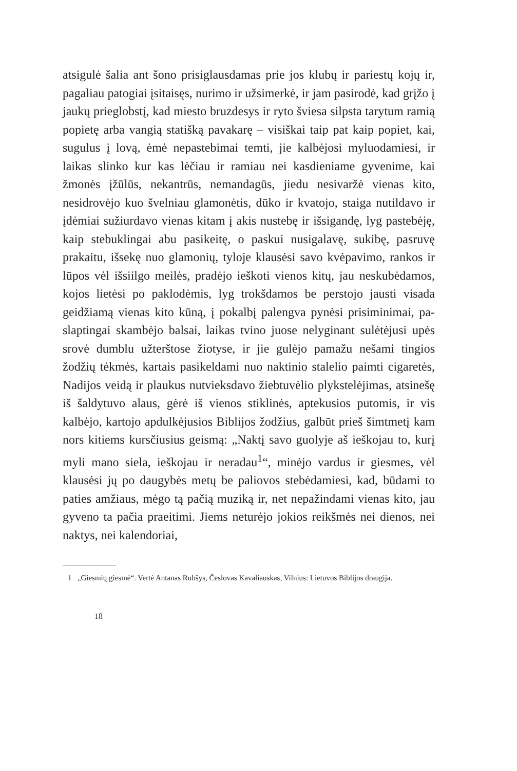atsigulė šalia ant šono prisiglausdamas prie jos klubų ir pariestų kojų ir, pagaliau patogiai įsitaisęs, nurimo ir užsimerkė, ir jam pasirodė, kad grįžo į jaukų prieglobstį, kad miesto bruzdesys ir ryto šviesa silpsta tarytum ramią popietę arba vangią statiš­ką pavakarę – visiškai taip pat kaip popiet, kai, sugulus į lovą, ėmė nepastebimai temti, jie kalbėjosi myluodamiesi, ir laikas slinko kur kas lėčiau ir ramiau nei kasdieniame gyvenime, kai žmonės įžūlūs, nekantrūs, nemandagūs, jiedu nesivaržė vienas kito, nesidrovėjo kuo švelniau glamonėtis, dūko ir kvatojo, stai­ga nutildavo ir įdėmiai sužiurdavo vienas kitam į akis nustebę ir išsigandę, lyg pastebėję, kaip stebuklingai abu pasikeitę, o pas­kui nusigalavę, sukibę, pasruvę prakaitu, išsekę nuo glamonių, tyloje klausėsi savo kvėpavimo, rankos ir lūpos vėl išsiilgo meilės, pradėjo ieškoti vienos kitų, jau neskubėdamos, kojos lietėsi po paklodėmis, lyg trokšdamos be perstojo jausti visada geidžiamą vienas kito kūną, į pokalbį palengva pynėsi prisiminimai, pa­slaptingai skambėjo balsai, laikas tvino juose nelyginant sulėtė­jusi upės srovė dumblu užterštose žiotyse, ir jie gulėjo pamažu nešami tingios žodžių tėkmės, kartais pasikeldami nuo naktinio stalelio paimti cigaretės, Nadijos veidą ir plaukus nutvieksda­vo žiebtuvėlio plykstelėjimas, atsinešę iš šaldytuvo alaus, gėrė iš vienos stiklinės, aptekusios putomis, ir vis kalbėjo, kartojo apdulkėjusios Biblijos žodžius, galbūt prieš šimtmetį kam nors kitiems kursčiusius geismą: „Naktį savo guolyje aš ieškojau to, kurį myli mano siela, ieškojau ir neradau<sup>1</sup>“, minėjo vardus ir gies­mes, vėl klausėsi jų po daugybės metų be paliovos stebėdamie­si, kad, būdami to paties amžiaus, mėgo tą pačią muziką ir, net nepažindami vienas kito, jau gyveno ta pačia praeitimi. Jiems neturėjo jokios reikšmės nei dienos, nei naktys, nei kalendoriai,
1 „Giesmių giesmė“. Vertė Antanas Rubšys, Česlovas Kavaliauskas, Vilnius: Lietuvos Biblijos draugija.
18